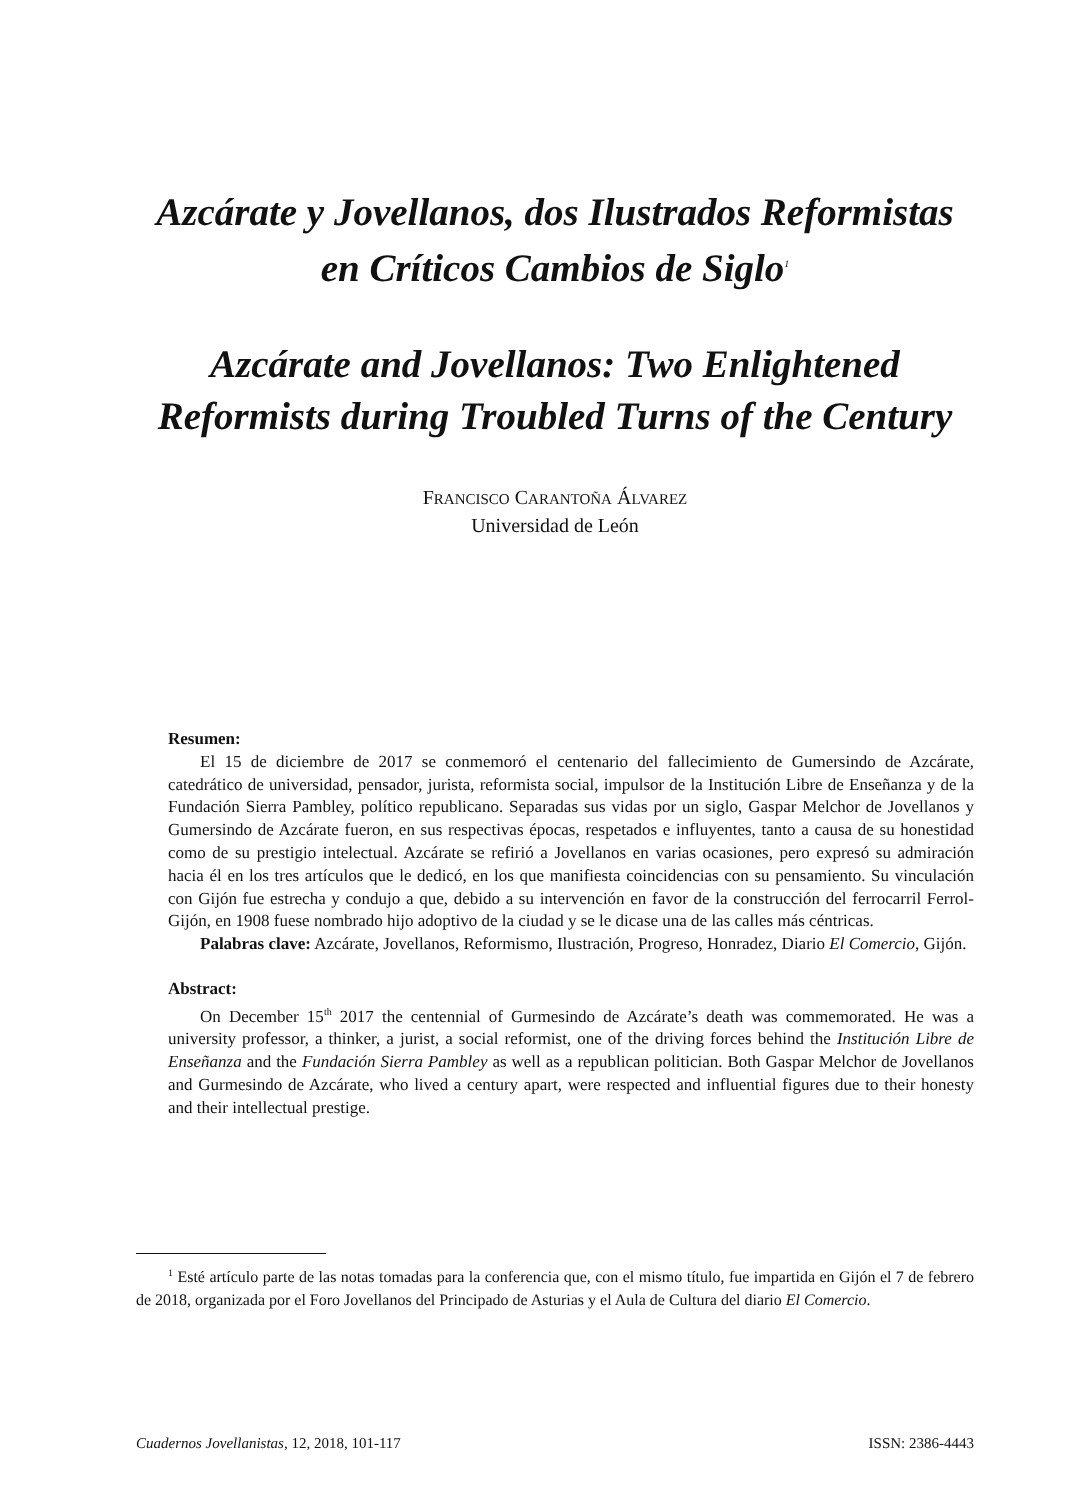Azcárate y Jovellanos, dos Ilustrados Reformistas
en Críticos Cambios de Siglo<sup>1</sup>
Azcárate and Jovellanos: Two Enlightened
Reformists during Troubled Turns of the Century
FRANCISCO CARANTOÑA ÁLVAREZ
Universidad de León
Resumen:
El 15 de diciembre de 2017 se conmemoró el centenario del fallecimiento de Gumersindo de Azcárate, catedrático de universidad, pensador, jurista, reformista social, impulsor de la Institución Libre de Enseñanza y de la Fundación Sierra Pambley, político republicano. Separadas sus vidas por un siglo, Gaspar Melchor de Jovellanos y Gumersindo de Azcárate fueron, en sus respectivas épocas, respetados e influyentes, tanto a causa de su honestidad como de su prestigio intelectual. Azcárate se refirió a Jovellanos en varias ocasiones, pero expresó su admiración hacia él en los tres artículos que le dedicó, en los que manifiesta coincidencias con su pensamiento. Su vinculación con Gijón fue estrecha y condujo a que, debido a su intervención en favor de la construcción del ferrocarril Ferrol-Gijón, en 1908 fuese nombrado hijo adoptivo de la ciudad y se le dicase una de las calles más céntricas.
Palabras clave: Azcárate, Jovellanos, Reformismo, Ilustración, Progreso, Honradez, Diario El Comercio, Gijón.
Abstract:
On December 15<sup>th</sup> 2017 the centennial of Gurmesindo de Azcárate’s death was commemorated. He was a university professor, a thinker, a jurist, a social reformist, one of the driving forces behind the Institución Libre de Enseñanza and the Fundación Sierra Pambley as well as a republican politician. Both Gaspar Melchor de Jovellanos and Gurmesindo de Azcárate, who lived a century apart, were respected and influential figures due to their honesty and their intellectual prestige.
<sup>1</sup> Esté artículo parte de las notas tomadas para la conferencia que, con el mismo título, fue impartida en Gijón el 7 de febrero de 2018, organizada por el Foro Jovellanos del Principado de Asturias y el Aula de Cultura del diario El Comercio.
Cuadernos Jovellanistas, 12, 2018, 101-117 ISSN: 2386-4443